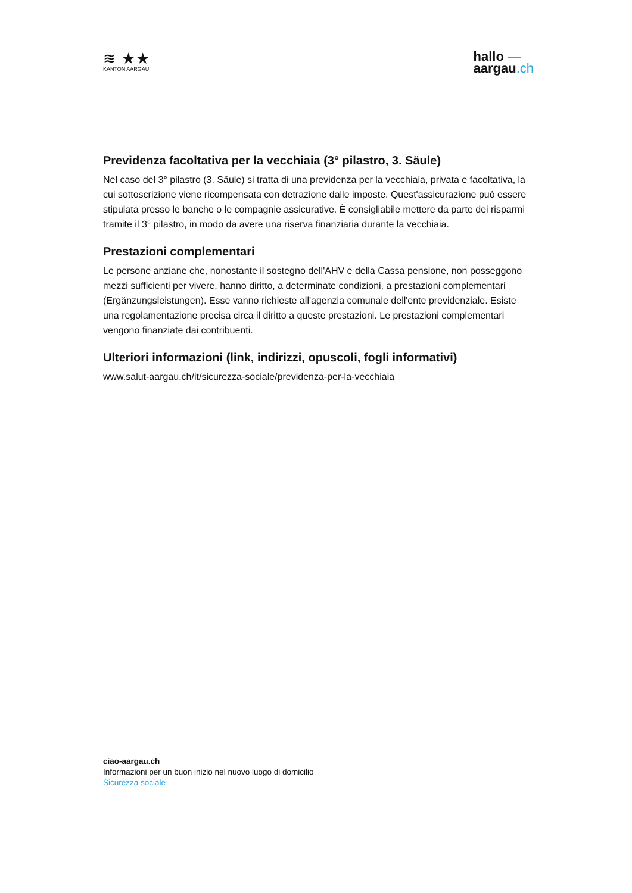≋ ★★
KANTON AARGAU
hallo —
aargau.ch
Previdenza facoltativa per la vecchiaia (3° pilastro, 3. Säule)
Nel caso del 3° pilastro (3. Säule) si tratta di una previdenza per la vecchiaia, privata e facoltativa, la cui sottoscrizione viene ricompensata con detrazione dalle imposte. Quest'assicurazione può essere stipulata presso le banche o le compagnie assicurative. È consigliabile mettere da parte dei risparmi tramite il 3° pilastro, in modo da avere una riserva finanziaria durante la vecchiaia.
Prestazioni complementari
Le persone anziane che, nonostante il sostegno dell'AHV e della Cassa pensione, non posseggono mezzi sufficienti per vivere, hanno diritto, a determinate condizioni, a prestazioni complementari (Ergänzungsleistungen). Esse vanno richieste all'agenzia comunale dell'ente previdenziale. Esiste una regolamentazione precisa circa il diritto a queste prestazioni. Le prestazioni complementari vengono finanziate dai contribuenti.
Ulteriori informazioni (link, indirizzi, opuscoli, fogli informativi)
www.salut-aargau.ch/it/sicurezza-sociale/previdenza-per-la-vecchiaia
ciao-aargau.ch
Informazioni per un buon inizio nel nuovo luogo di domicilio
Sicurezza sociale